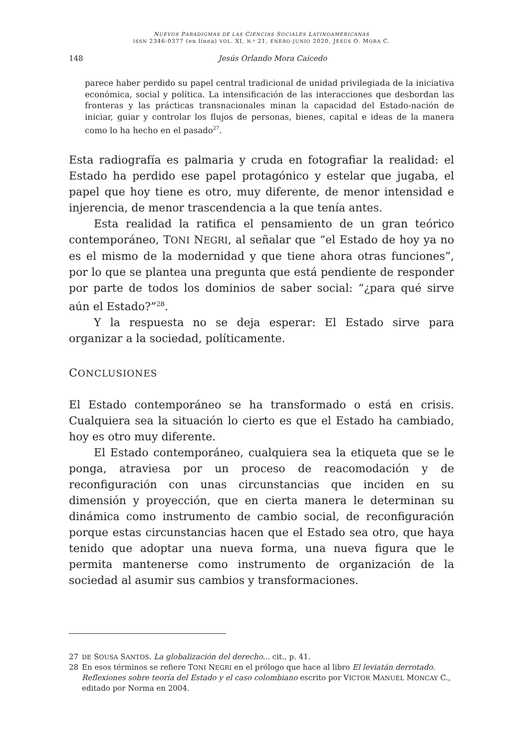NUEVOS PARADIGMAS DE LAS CIENCIAS SOCIALES LATINOAMERICANAS
ISSN 2346-0377 (en línea) VOL. XI, N.º 21, ENERO-JUNIO 2020, JESÚS O. MORA C.
148 Jesús Orlando Mora Caicedo
parece haber perdido su papel central tradicional de unidad privilegiada de la iniciativa económica, social y política. La intensificación de las interacciones que desbordan las fronteras y las prácticas transnacionales minan la capacidad del Estado-nación de iniciar, guiar y controlar los flujos de personas, bienes, capital e ideas de la manera como lo ha hecho en el pasado<sup>27</sup>.
Esta radiografía es palmaria y cruda en fotografiar la realidad: el Estado ha perdido ese papel protagónico y estelar que jugaba, el papel que hoy tiene es otro, muy diferente, de menor intensidad e injerencia, de menor trascendencia a la que tenía antes.
Esta realidad la ratifica el pensamiento de un gran teórico contemporáneo, TONI NEGRI, al señalar que “el Estado de hoy ya no es el mismo de la modernidad y que tiene ahora otras funciones”, por lo que se plantea una pregunta que está pendiente de responder por parte de todos los dominios de saber social: “¿para qué sirve aún el Estado?”<sup>28</sup>.
Y la respuesta no se deja esperar: El Estado sirve para organizar a la sociedad, políticamente.
CONCLUSIONES
El Estado contemporáneo se ha transformado o está en crisis. Cualquiera sea la situación lo cierto es que el Estado ha cambiado, hoy es otro muy diferente.
El Estado contemporáneo, cualquiera sea la etiqueta que se le ponga, atraviesa por un proceso de reacomodación y de reconfiguración con unas circunstancias que inciden en su dimensión y proyección, que en cierta manera le determinan su dinámica como instrumento de cambio social, de reconfiguración porque estas circunstancias hacen que el Estado sea otro, que haya tenido que adoptar una nueva forma, una nueva figura que le permita mantenerse como instrumento de organización de la sociedad al asumir sus cambios y transformaciones.
27
DE SOUSA SANTOS. La globalización del derecho... cit., p. 41.
28 En esos términos se refiere TONI NEGRI en el prólogo que hace al libro El leviatán derrotado. Reflexiones sobre teoría del Estado y el caso colombiano escrito por VÍCTOR MANUEL MONCAY C., editado por Norma en 2004.